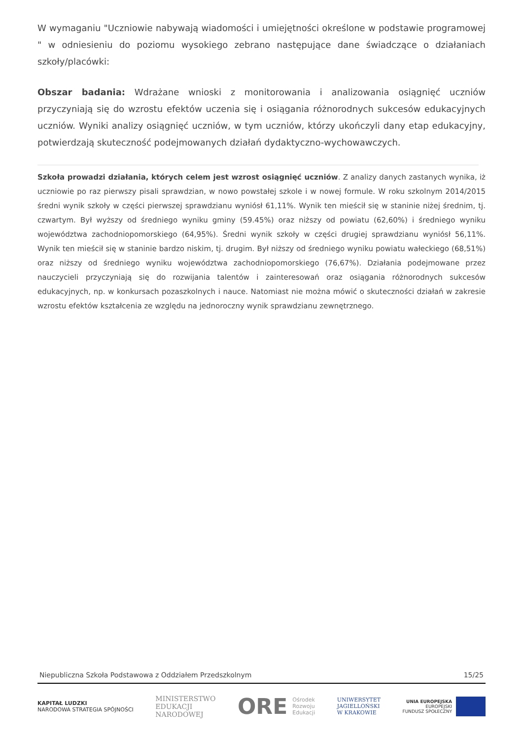W wymaganiu "Uczniowie nabywają wiadomości i umiejętności określone w podstawie programowej " w odniesieniu do poziomu wysokiego zebrano następujące dane świadczące o działaniach szkoły/placówki:
Obszar badania: Wdrażane wnioski z monitorowania i analizowania osiągnięć uczniów przyczyniają się do wzrostu efektów uczenia się i osiągania różnorodnych sukcesów edukacyjnych uczniów. Wyniki analizy osiągnięć uczniów, w tym uczniów, którzy ukończyli dany etap edukacyjny, potwierdzają skuteczność podejmowanych działań dydaktyczno-wychowawczych.
Szkoła prowadzi działania, których celem jest wzrost osiągnięć uczniów. Z analizy danych zastanych wynika, iż uczniowie po raz pierwszy pisali sprawdzian, w nowo powstałej szkole i w nowej formule. W roku szkolnym 2014/2015 średni wynik szkoły w części pierwszej sprawdzianu wyniósł 61,11%. Wynik ten mieścił się w staninie niżej średnim, tj. czwartym. Był wyższy od średniego wyniku gminy (59.45%) oraz niższy od powiatu (62,60%) i średniego wyniku województwa zachodniopomorskiego (64,95%). Średni wynik szkoły w części drugiej sprawdzianu wyniósł 56,11%. Wynik ten mieścił się w staninie bardzo niskim, tj. drugim. Był niższy od średniego wyniku powiatu wałeckiego (68,51%) oraz niższy od średniego wyniku województwa zachodniopomorskiego (76,67%). Działania podejmowane przez nauczycieli przyczyniają się do rozwijania talentów i zainteresowań oraz osiągania różnorodnych sukcesów edukacyjnych, np. w konkursach pozaszkolnych i nauce. Natomiast nie można mówić o skuteczności działań w zakresie wzrostu efektów kształcenia ze względu na jednoroczny wynik sprawdzianu zewnętrznego.
Niepubliczna Szkoła Podstawowa z Oddziałem Przedszkolnym 15/25
KAPITAŁ LUDZKI
NARODOWA STRATEGIA SPÓJNOŚCI
MINISTERSTWO
EDUKACJI
NARODOWEJ
ORE Ośrodek
Rozwoju
Edukacji
UNIWERSYTET
JAGIELLOŃSKI
W KRAKOWIE
UNIA EUROPEJSKA
EUROPEJSKI
FUNDUSZ SPOŁECZNY